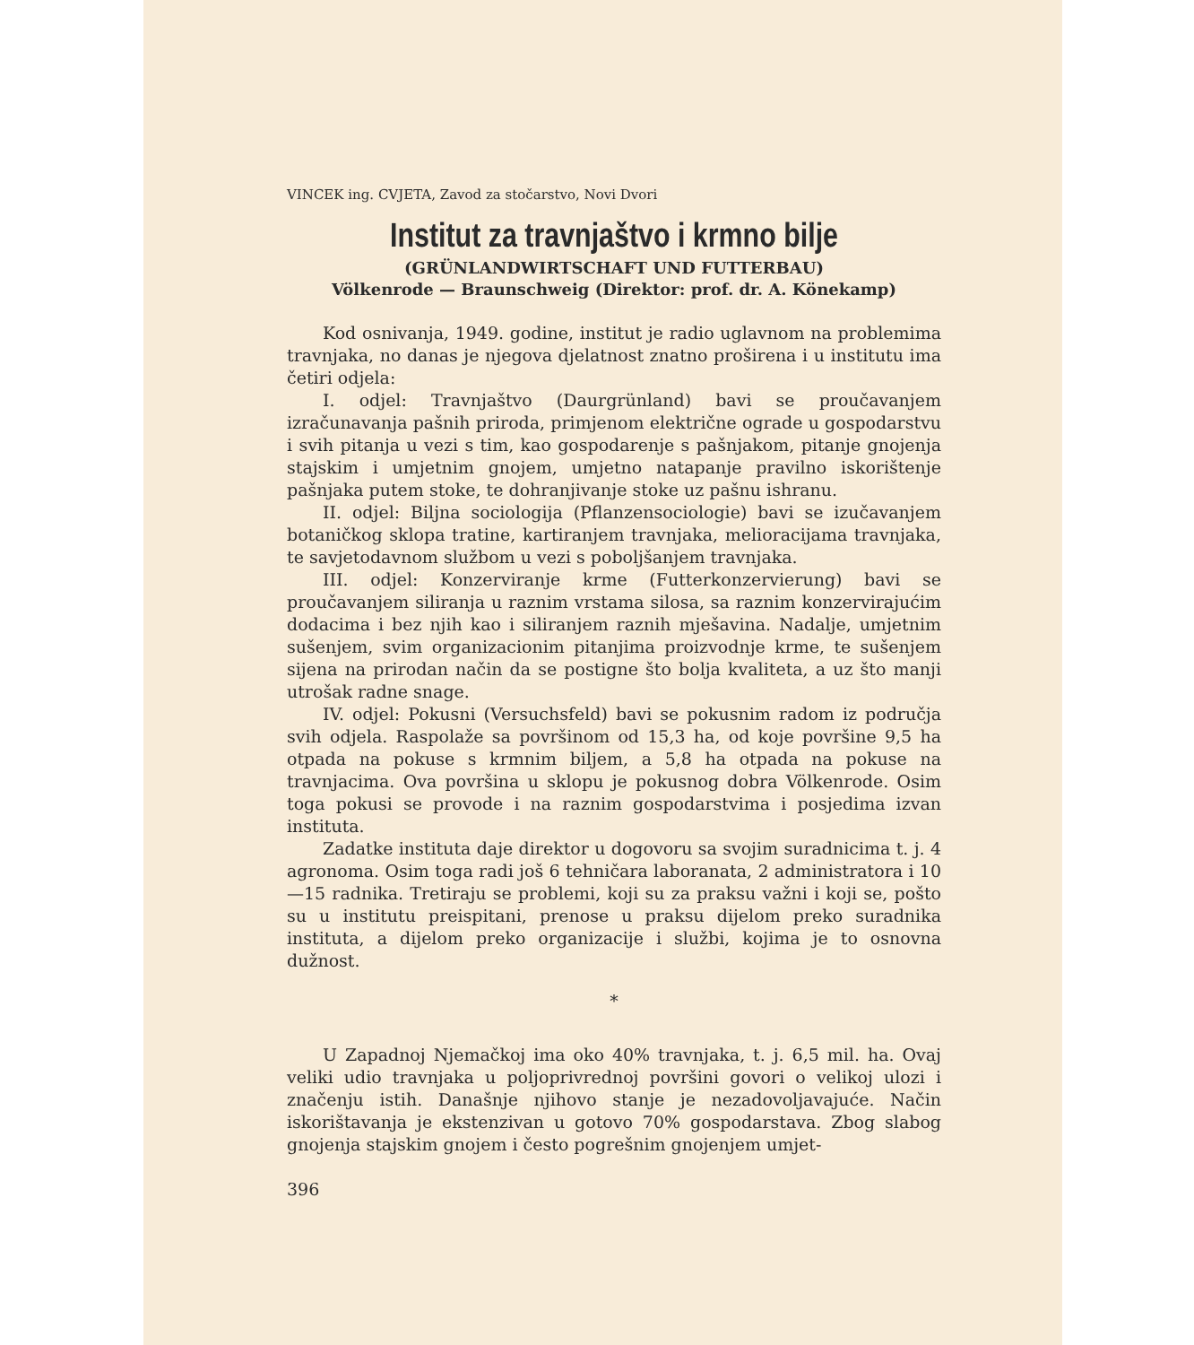VINCEK ing. CVJETA, Zavod za stočarstvo, Novi Dvori
Institut za travnjaštvo i krmno bilje
(GRÜNLANDWIRTSCHAFT UND FUTTERBAU)
Völkenrode — Braunschweig (Direktor: prof. dr. A. Könekamp)
Kod osnivanja, 1949. godine, institut je radio uglavnom na problemima travnjaka, no danas je njegova djelatnost znatno proširena i u institutu ima četiri odjela:
I. odjel: Travnjaštvo (Daurgrünland) bavi se proučavanjem izračunavanja pašnih priroda, primjenom električne ograde u gospodarstvu i svih pitanja u vezi s tim, kao gospodarenje s pašnjakom, pitanje gnojenja stajskim i umjetnim gnojem, umjetno natapanje pravilno iskorištenje pašnjaka putem stoke, te dohranjivanje stoke uz pašnu ishranu.
II. odjel: Biljna sociologija (Pflanzensociologie) bavi se izučavanjem botaničkog sklopa tratine, kartiranjem travnjaka, melioracijama travnjaka, te savjetodavnom službom u vezi s poboljšanjem travnjaka.
III. odjel: Konzerviranje krme (Futterkonzervierung) bavi se proučavanjem siliranja u raznim vrstama silosa, sa raznim konzervirajućim dodacima i bez njih kao i siliranjem raznih mješavina. Nadalje, umjetnim sušenjem, svim organizacionim pitanjima proizvodnje krme, te sušenjem sijena na prirodan način da se postigne što bolja kvaliteta, a uz što manji utrošak radne snage.
IV. odjel: Pokusni (Versuchsfeld) bavi se pokusnim radom iz područja svih odjela. Raspolaže sa površinom od 15,3 ha, od koje površine 9,5 ha otpada na pokuse s krmnim biljem, a 5,8 ha otpada na pokuse na travnjacima. Ova površina u sklopu je pokusnog dobra Völkenrode. Osim toga pokusi se provode i na raznim gospodarstvima i posjedima izvan instituta.
Zadatke instituta daje direktor u dogovoru sa svojim suradnicima t. j. 4 agronoma. Osim toga radi još 6 tehničara laboranata, 2 administratora i 10—15 radnika. Tretiraju se problemi, koji su za praksu važni i koji se, pošto su u institutu preispitani, prenose u praksu dijelom preko suradnika instituta, a dijelom preko organizacije i službi, kojima je to osnovna dužnost.
*
U Zapadnoj Njemačkoj ima oko 40% travnjaka, t. j. 6,5 mil. ha. Ovaj veliki udio travnjaka u poljoprivrednoj površini govori o velikoj ulozi i značenju istih. Današnje njihovo stanje je nezadovoljavajuće. Način iskorištavanja je ekstenzivan u gotovo 70% gospodarstava. Zbog slabog gnojenja stajskim gnojem i često pogrešnim gnojenjem umjet-
396